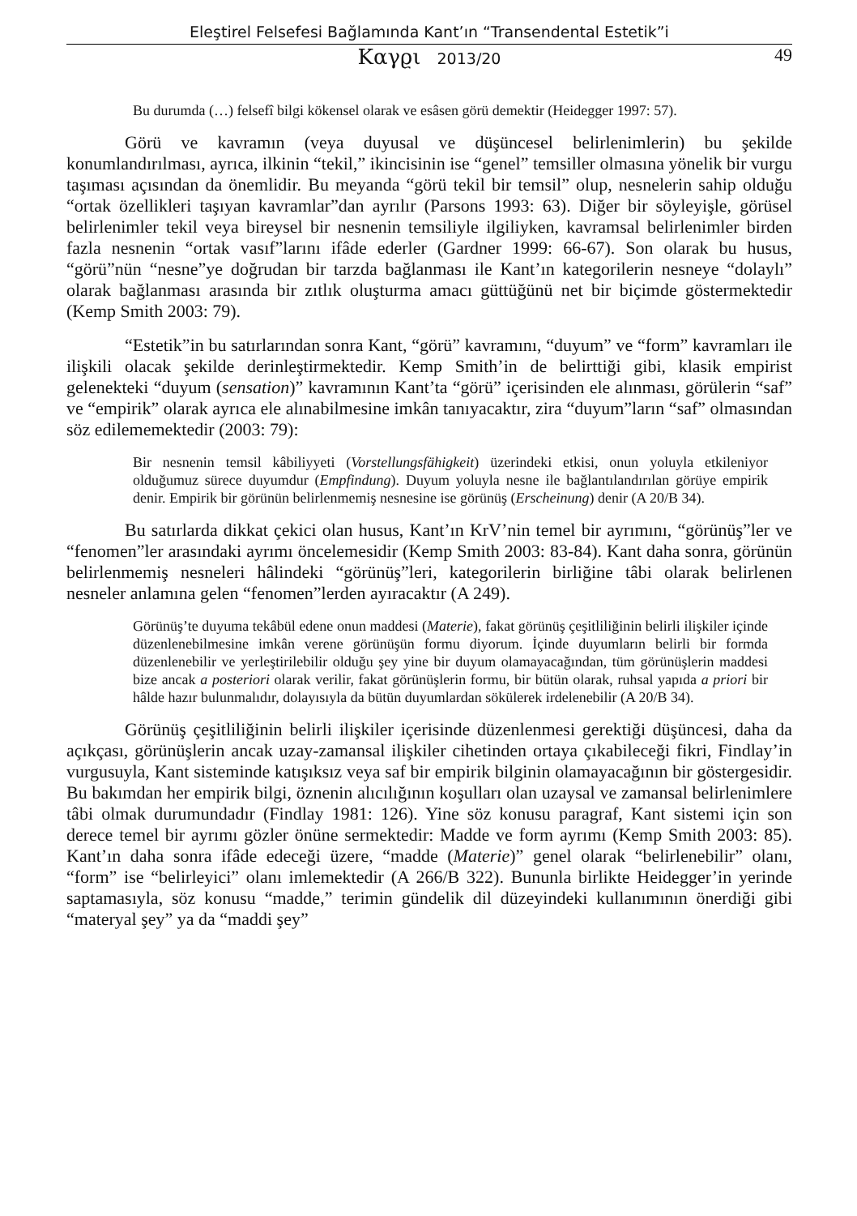Eleştirel Felsefesi Bağlamında Kant’ın “Transendental Estetik”i
Καγϱι 2013/20 49
Bu durumda (…) felsefî bilgi kökensel olarak ve esâsen görü demektir (Heidegger 1997: 57).
Görü ve kavramın (veya duyusal ve düşüncesel belirlenimlerin) bu şekilde konumlandırılması, ayrıca, ilkinin “tekil,” ikincisinin ise “genel” temsiller olmasına yönelik bir vurgu taşıması açısından da önemlidir. Bu meyanda “görü tekil bir temsil” olup, nesnelerin sahip olduğu “ortak özellikleri taşıyan kavramlar”dan ayrılır (Parsons 1993: 63). Diğer bir söyleyişle, görüsel belirlenimler tekil veya bireysel bir nesnenin temsiliyle ilgiliyken, kavramsal belirlenimler birden fazla nesnenin “ortak vasıf”larını ifâde ederler (Gardner 1999: 66-67). Son olarak bu husus, “görü”nün “nesne”ye doğrudan bir tarzda bağlanması ile Kant’ın kategorilerin nesneye “dolaylı” olarak bağlanması arasında bir zıtlık oluşturma amacı güttüğünü net bir biçimde göstermektedir (Kemp Smith 2003: 79).
“Estetik”in bu satırlarından sonra Kant, “görü” kavramını, “duyum” ve “form” kavramları ile ilişkili olacak şekilde derinleştirmektedir. Kemp Smith’in de belirttiği gibi, klasik empirist gelenekteki “duyum (sensation)” kavramının Kant’ta “görü” içerisinden ele alınması, görülerin “saf” ve “empirik” olarak ayrıca ele alınabilmesine imkân tanıyacaktır, zira “duyum”ların “saf” olmasından söz edilememektedir (2003: 79):
Bir nesnenin temsil kâbiliyyeti (Vorstellungsfähigkeit) üzerindeki etkisi, onun yoluyla etkileniyor olduğumuz sürece duyumdur (Empfindung). Duyum yoluyla nesne ile bağlantılandırılan görüye empirik denir. Empirik bir görünün belirlenmemiş nesnesine ise görünüş (Erscheinung) denir (A 20/B 34).
Bu satırlarda dikkat çekici olan husus, Kant’ın KrV’nin temel bir ayrımını, “görünüş”ler ve “fenomen”ler arasındaki ayrımı öncelemesidir (Kemp Smith 2003: 83-84). Kant daha sonra, görünün belirlenmemiş nesneleri hâlindeki “görünüş”leri, kategorilerin birliğine tâbi olarak belirlenen nesneler anlamına gelen “fenomen”lerden ayıracaktır (A 249).
Görünüş’te duyuma tekâbül edene onun maddesi (Materie), fakat görünüş çeşitliliğinin belirli ilişkiler içinde düzenlenebilmesine imkân verene görünüşün formu diyorum. İçinde duyumların belirli bir formda düzenlenebilir ve yerleştirilebilir olduğu şey yine bir duyum olamayacağından, tüm görünüşlerin maddesi bize ancak a posteriori olarak verilir, fakat görünüşlerin formu, bir bütün olarak, ruhsal yapıda a priori bir hâlde hazır bulunmalıdır, dolayısıyla da bütün duyumlardan sökülerek irdelenebilir (A 20/B 34).
Görünüş çeşitliliğinin belirli ilişkiler içerisinde düzenlenmesi gerektiği düşüncesi, daha da açıkçası, görünüşlerin ancak uzay-zamansal ilişkiler cihetinden ortaya çıkabileceği fikri, Findlay’in vurgusuyla, Kant sisteminde katışıksız veya saf bir empirik bilginin olamayacağının bir göstergesidir. Bu bakımdan her empirik bilgi, öznenin alıcılığının koşulları olan uzaysal ve zamansal belirlenimlere tâbi olmak durumundadır (Findlay 1981: 126). Yine söz konusu paragraf, Kant sistemi için son derece temel bir ayrımı gözler önüne sermektedir: Madde ve form ayrımı (Kemp Smith 2003: 85). Kant’ın daha sonra ifâde edeceği üzere, “madde (Materie)” genel olarak “belirlenebilir” olanı, “form” ise “belirleyici” olanı imlemektedir (A 266/B 322). Bununla birlikte Heidegger’in yerinde saptamasıyla, söz konusu “madde,” terimin gündelik dil düzeyindeki kullanımının önerdiği gibi “materyal şey” ya da “maddi şey”